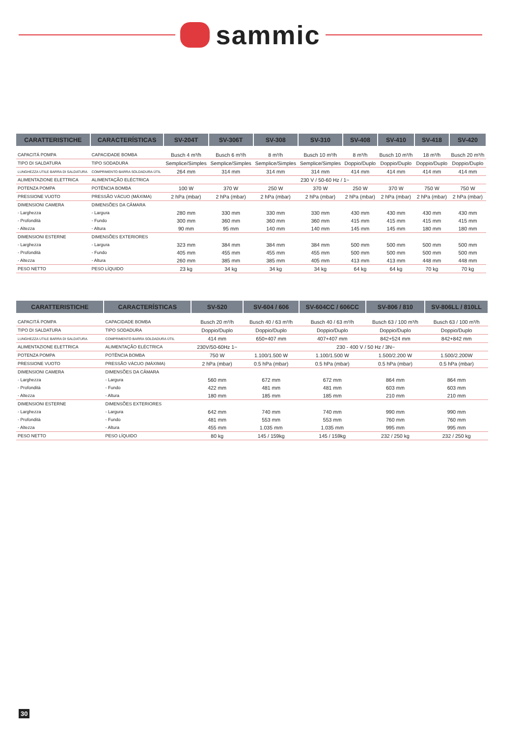sammic
| CARATTERISTICHE | CARACTERÍSTICAS | SV-204T | SV-306T | SV-308 | SV-310 | SV-408 | SV-410 | SV-418 | SV-420 |
| --- | --- | --- | --- | --- | --- | --- | --- | --- | --- |
| CAPACITÁ POMPA | CAPACIDADE BOMBA | Busch 4 m³/h | Busch 6 m³/h | 8 m³/h | Busch 10 m³/h | 8 m³/h | Busch 10 m³/h | 18 m³/h | Busch 20 m³/h |
| TIPO DI SALDATURA | TIPO SODADURA | Semplice/Simples | Semplice/Simples | Semplice/Simples | Semplice/Simples | Doppio/Duplo | Doppio/Duplo | Doppio/Duplo | Doppio/Duplo |
| LUNGHEZZA UTILE BARRA DI SALDATURA | COMPRIMENTO BARRA SOLDADURA ÚTIL | 264 mm | 314 mm | 314 mm | 314 mm | 414 mm | 414 mm | 414 mm | 414 mm |
| ALIMENTAZIONE ELETTRICA | ALIMENTAÇÃO ELÉCTRICA | 230 V / 50-60 Hz / 1~ | | | | | | | |
| POTENZA POMPA | POTÊNCIA BOMBA | 100 W | 370 W | 250 W | 370 W | 250 W | 370 W | 750 W | 750 W |
| PRESSIONE VUOTO | PRESSÃO VÁCUO (MÁXIMA) | 2 hPa (mbar) | 2 hPa (mbar) | 2 hPa (mbar) | 2 hPa (mbar) | 2 hPa (mbar) | 2 hPa (mbar) | 2 hPa (mbar) | 2 hPa (mbar) |
| DIMENSIONI CAMERA | DIMENSÕES DA CÂMARA | | | | | | | | |
| - Larghezza | - Largura | 280 mm | 330 mm | 330 mm | 330 mm | 430 mm | 430 mm | 430 mm | 430 mm |
| - Profondità | - Fundo | 300 mm | 360 mm | 360 mm | 360 mm | 415 mm | 415 mm | 415 mm | 415 mm |
| - Altezza | - Altura | 90 mm | 95 mm | 140 mm | 140 mm | 145 mm | 145 mm | 180 mm | 180 mm |
| DIMENSIONI ESTERNE | DIMENSÕES EXTERIORES | | | | | | | | |
| - Larghezza | - Largura | 323 mm | 384 mm | 384 mm | 384 mm | 500 mm | 500 mm | 500 mm | 500 mm |
| - Profondità | - Fundo | 405 mm | 455 mm | 455 mm | 455 mm | 500 mm | 500 mm | 500 mm | 500 mm |
| - Altezza | - Altura | 260 mm | 385 mm | 385 mm | 405 mm | 413 mm | 413 mm | 448 mm | 448 mm |
| PESO NETTO | PESO LÍQUIDO | 23 kg | 34 kg | 34 kg | 34 kg | 64 kg | 64 kg | 70 kg | 70 kg |
| CARATTERISTICHE | CARACTERÍSTICAS | SV-520 | SV-604 / 606 | SV-604CC / 606CC | SV-806 / 810 | SV-806LL / 810LL |
| --- | --- | --- | --- | --- | --- | --- |
| CAPACITÁ POMPA | CAPACIDADE BOMBA | Busch 20 m³/h | Busch 40 / 63 m³/h | Busch 40 / 63 m³/h | Busch 63 / 100 m³/h | Busch 63 / 100 m³/h |
| TIPO DI SALDATURA | TIPO SODADURA | Doppio/Duplo | Doppio/Duplo | Doppio/Duplo | Doppio/Duplo | Doppio/Duplo |
| LUNGHEZZA UTILE BARRA DI SALDATURA | COMPRIMENTO BARRA SOLDADURA ÚTIL | 414 mm | 650+407 mm | 407+407 mm | 842+524 mm | 842+842 mm |
| ALIMENTAZIONE ELETTRICA | ALIMENTAÇÃO ELÉCTRICA | 230V/50-60Hz 1~ | 230 - 400 V / 50 Hz / 3N~ | | | |
| POTENZA POMPA | POTÊNCIA BOMBA | 750 W | 1.100/1.500 W | 1.100/1.500 W | 1.500/2.200 W | 1.500/2.200W |
| PRESSIONE VUOTO | PRESSÃO VÁCUO (MÁXIMA) | 2 hPa (mbar) | 0.5 hPa (mbar) | 0.5 hPa (mbar) | 0.5 hPa (mbar) | 0.5 hPa (mbar) |
| DIMENSIONI CAMERA | DIMENSÕES DA CÂMARA | | | | | |
| - Larghezza | - Largura | 560 mm | 672 mm | 672 mm | 864 mm | 864 mm |
| - Profondità | - Fundo | 422 mm | 481 mm | 481 mm | 603 mm | 603 mm |
| - Altezza | - Altura | 180 mm | 185 mm | 185 mm | 210 mm | 210 mm |
| DIMENSIONI ESTERNE | DIMENSÕES EXTERIORES | | | | | |
| - Larghezza | - Largura | 642 mm | 740 mm | 740 mm | 990 mm | 990 mm |
| - Profondità | - Fundo | 481 mm | 553 mm | 553 mm | 760 mm | 760 mm |
| - Altezza | - Altura | 455 mm | 1.035 mm | 1.035 mm | 995 mm | 995 mm |
| PESO NETTO | PESO LÍQUIDO | 80 kg | 145 / 159kg | 145 / 159kg | 232 / 250 kg | 232 / 250 kg |
30